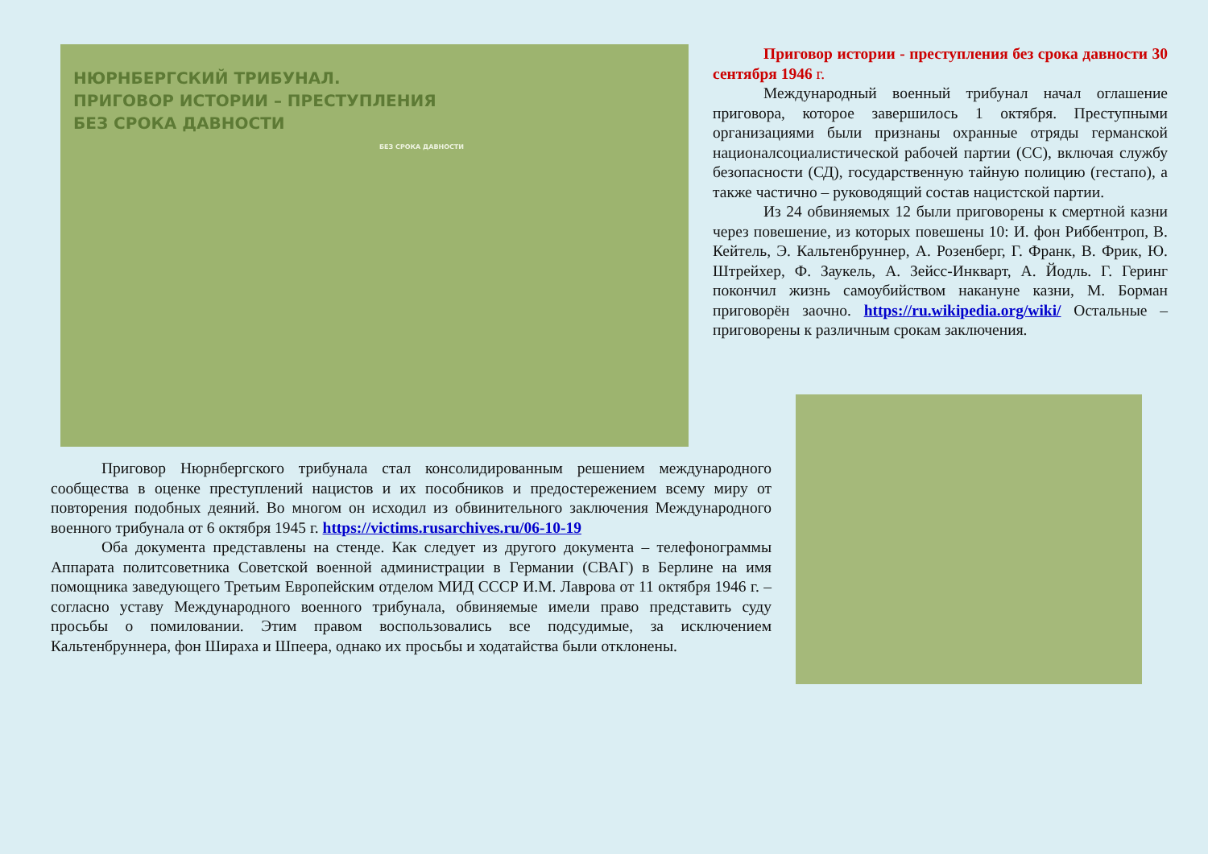НЮРНБЕРГСКИЙ ТРИБУНАЛ.
ПРИГОВОР ИСТОРИИ – ПРЕСТУПЛЕНИЯ
БЕЗ СРОКА ДАВНОСТИ
БЕЗ СРОКА ДАВНОСТИ
Приговор истории - преступления без срока давности 30 сентября 1946 г.
Международный военный трибунал начал оглашение приговора, которое завершилось 1 октября. Преступными организациями были признаны охранные отряды германской националсоциалистической рабочей партии (СС), включая службу безопасности (СД), государственную тайную полицию (гестапо), а также частично – руководящий состав нацистской партии.
Из 24 обвиняемых 12 были приговорены к смертной казни через повешение, из которых повешены 10: И. фон Риббентроп, В. Кейтель, Э. Кальтенбруннер, А. Розенберг, Г. Франк, В. Фрик, Ю. Штрейхер, Ф. Заукель, А. Зейсс-Инкварт, А. Йодль. Г. Геринг покончил жизнь самоубийством накануне казни, М. Борман приговорён заочно. https://ru.wikipedia.org/wiki/ Остальные – приговорены к различным срокам заключения.
Приговор Нюрнбергского трибунала стал консолидированным решением международного сообщества в оценке преступлений нацистов и их пособников и предостережением всему миру от повторения подобных деяний. Во многом он исходил из обвинительного заключения Международного военного трибунала от 6 октября 1945 г. https://victims.rusarchives.ru/06-10-19
Оба документа представлены на стенде. Как следует из другого документа – телефонограммы Аппарата политсоветника Советской военной администрации в Германии (СВАГ) в Берлине на имя помощника заведующего Третьим Европейским отделом МИД СССР И.М. Лаврова от 11 октября 1946 г. – согласно уставу Международного военного трибунала, обвиняемые имели право представить суду просьбы о помиловании. Этим правом воспользовались все подсудимые, за исключением Кальтенбруннера, фон Шираха и Шпеера, однако их просьбы и ходатайства были отклонены.